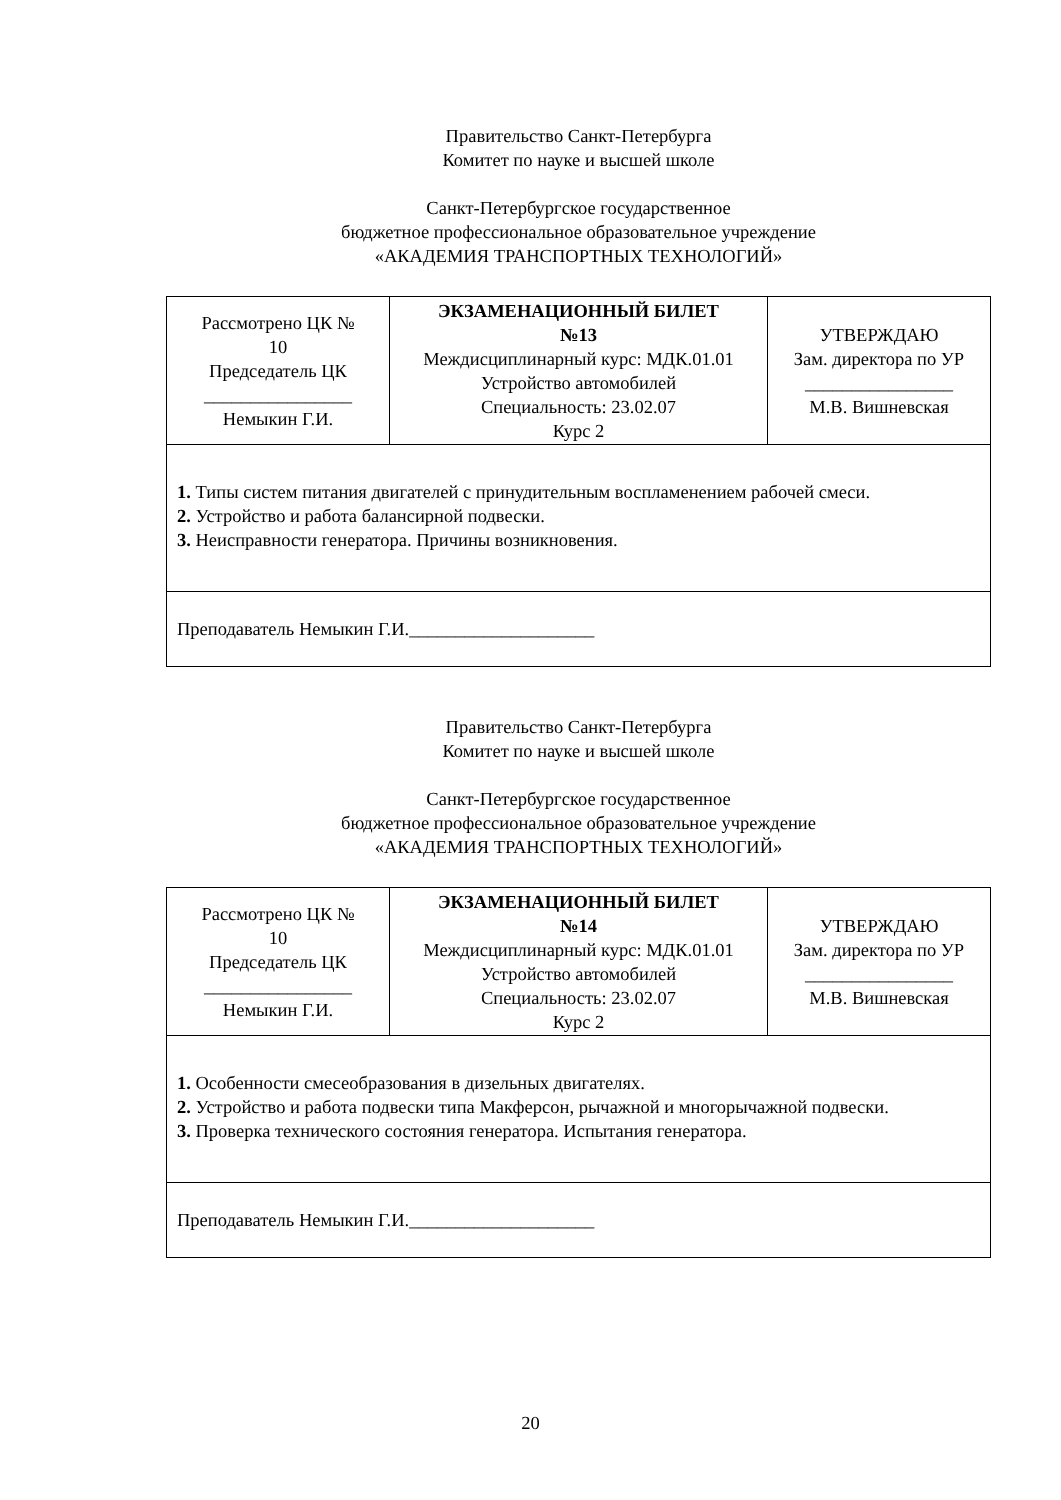Правительство Санкт-Петербурга
Комитет по науке и высшей школе
Санкт-Петербургское государственное
бюджетное профессиональное образовательное учреждение
«АКАДЕМИЯ ТРАНСПОРТНЫХ ТЕХНОЛОГИЙ»
| Рассмотрено ЦК № 10 Председатель ЦК ________________ Немыкин Г.И. | ЭКЗАМЕНАЦИОННЫЙ БИЛЕТ №13 Междисциплинарный курс: МДК.01.01 Устройство автомобилей Специальность: 23.02.07 Курс 2 | УТВЕРЖДАЮ Зам. директора по УР ________________ М.В. Вишневская |
| 1. Типы систем питания двигателей с принудительным воспламенением рабочей смеси. 2. Устройство и работа балансирной подвески. 3. Неисправности генератора. Причины возникновения. | | |
| Преподаватель Немыкин Г.И.____________________ | | |
Правительство Санкт-Петербурга
Комитет по науке и высшей школе
Санкт-Петербургское государственное
бюджетное профессиональное образовательное учреждение
«АКАДЕМИЯ ТРАНСПОРТНЫХ ТЕХНОЛОГИЙ»
| Рассмотрено ЦК № 10 Председатель ЦК ________________ Немыкин Г.И. | ЭКЗАМЕНАЦИОННЫЙ БИЛЕТ №14 Междисциплинарный курс: МДК.01.01 Устройство автомобилей Специальность: 23.02.07 Курс 2 | УТВЕРЖДАЮ Зам. директора по УР ________________ М.В. Вишневская |
| 1. Особенности смесеобразования в дизельных двигателях. 2. Устройство и работа подвески типа Макферсон, рычажной и многорычажной подвески. 3. Проверка технического состояния генератора. Испытания генератора. | | |
| Преподаватель Немыкин Г.И.____________________ | | |
20